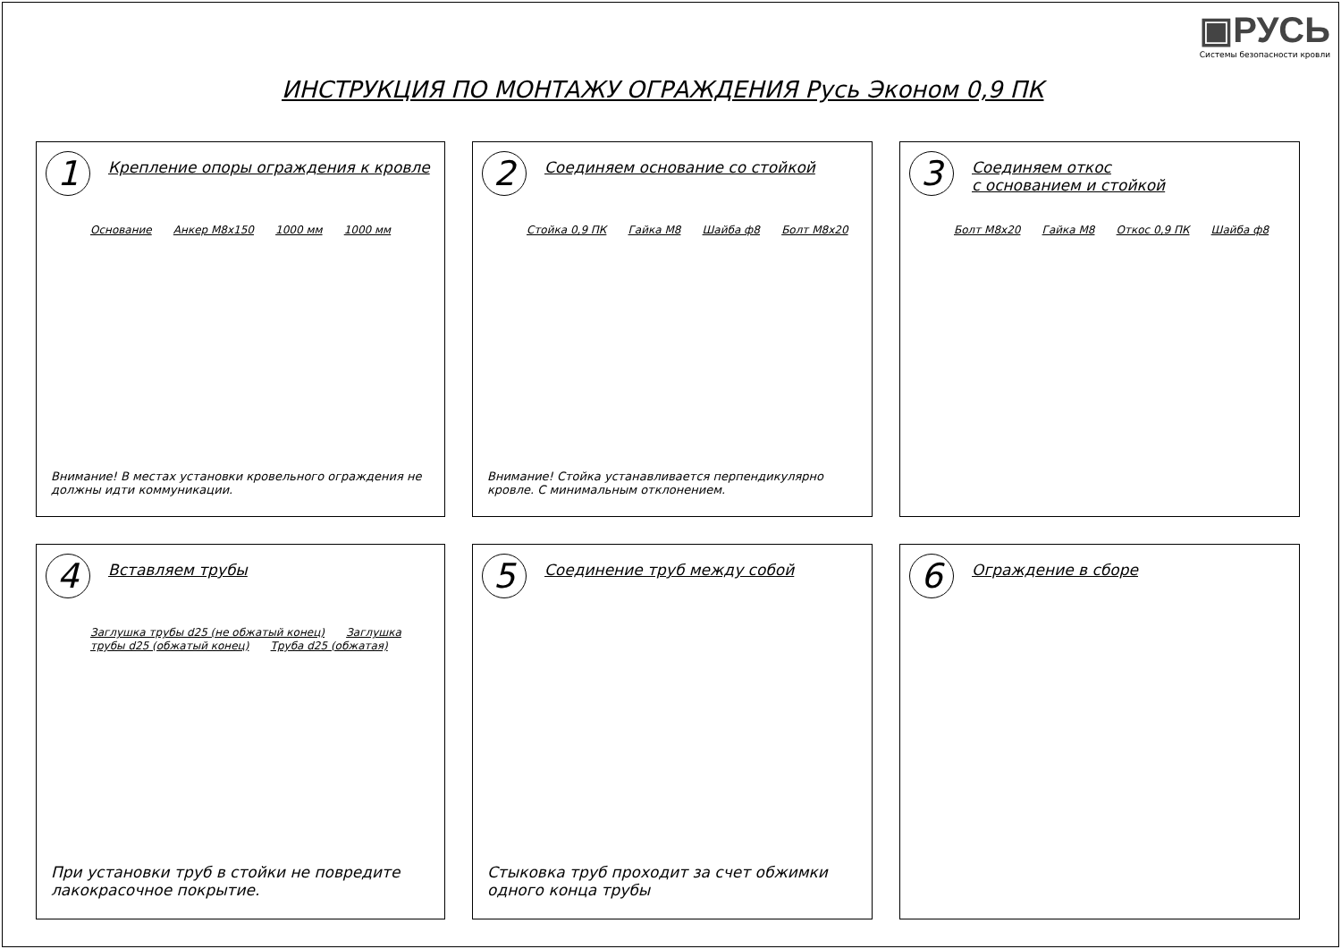▣РУСЬ
Системы безопасности кровли
ИНСТРУКЦИЯ ПО МОНТАЖУ ОГРАЖДЕНИЯ Русь Эконом 0,9 ПК
1
Крепление опоры ограждения к кровле
Основание Анкер М8х150 1000 мм 1000 мм
Внимание! В местах установки кровельного ограждения не должны идти коммуникации.
2 Соединяем основание со стойкой
Стойка 0,9 ПК Гайка М8 Шайба ф8 Болт М8х20
Внимание! Стойка устанавливается перпендикулярно кровле. С минимальным отклонением.
3
Соединяем откос
с основанием и стойкой
Болт М8х20 Гайка М8 Откос 0,9 ПК Шайба ф8
4 Вставляем трубы
Заглушка трубы d25 (не обжатый конец) Заглушка трубы d25 (обжатый конец) Труба d25 (обжатая)
При установки труб в стойки не повредите лакокрасочное покрытие.
5 Соединение труб между собой
Стыковка труб проходит за счет обжимки одного конца трубы
6 Ограждение в сборе